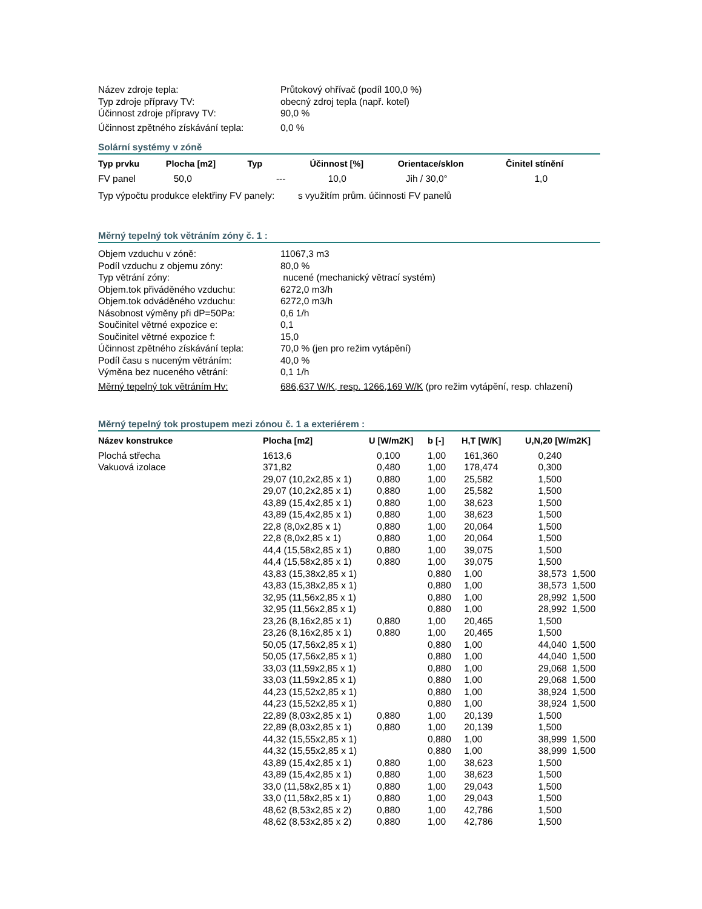Název zdroje tepla:
Průtokový ohřívač (podíl 100,0 %)
Typ zdroje přípravy TV:
obecný zdroj tepla (např. kotel)
Účinnost zdroje přípravy TV:
90,0 %
Účinnost zpětného získávání tepla:
0,0 %
Solární systémy v zóně
| Typ prvku | Plocha [m2] | Typ | Účinnost [%] | Orientace/sklon | Činitel stínění |
| --- | --- | --- | --- | --- | --- |
| FV panel | 50,0 | --- | 10,0 | Jih / 30,0° | 1,0 |
Typ výpočtu produkce elektřiny FV panely: s využitím prům. účinnosti FV panelů
Měrný tepelný tok větráním zóny č. 1 :
Objem vzduchu v zóně:
11067,3 m3
Podíl vzduchu z objemu zóny:
80,0 %
Typ větrání zóny:
nucené (mechanický větrací systém)
Objem.tok přiváděného vzduchu:
6272,0 m3/h
Objem.tok odváděného vzduchu:
6272,0 m3/h
Násobnost výměny při dP=50Pa:
0,6 1/h
Součinitel větrné expozice e:
0,1
Součinitel větrné expozice f:
15,0
Účinnost zpětného získávání tepla:
70,0 % (jen pro režim vytápění)
Podíl času s nuceným větráním:
40,0 %
Výměna bez nuceného větrání:
0,1 1/h
Měrný tepelný tok větráním Hv:
686,637 W/K, resp. 1266,169 W/K (pro režim vytápění, resp. chlazení)
Měrný tepelný tok prostupem mezi zónou č. 1 a exteriérem :
| Název konstrukce | Plocha [m2] | U [W/m2K] | b [-] | H,T [W/K] | U,N,20 [W/m2K] |
| --- | --- | --- | --- | --- | --- |
| Plochá střecha | 1613,6 | 0,100 | 1,00 | 161,360 | 0,240 |
| Vakuová izolace | 371,82 | 0,480 | 1,00 | 178,474 | 0,300 |
| | 29,07 (10,2x2,85 x 1) | 0,880 | 1,00 | 25,582 | 1,500 |
| | 29,07 (10,2x2,85 x 1) | 0,880 | 1,00 | 25,582 | 1,500 |
| | 43,89 (15,4x2,85 x 1) | 0,880 | 1,00 | 38,623 | 1,500 |
| | 43,89 (15,4x2,85 x 1) | 0,880 | 1,00 | 38,623 | 1,500 |
| | 22,8 (8,0x2,85 x 1) | 0,880 | 1,00 | 20,064 | 1,500 |
| | 22,8 (8,0x2,85 x 1) | 0,880 | 1,00 | 20,064 | 1,500 |
| | 44,4 (15,58x2,85 x 1) | 0,880 | 1,00 | 39,075 | 1,500 |
| | 44,4 (15,58x2,85 x 1) | 0,880 | 1,00 | 39,075 | 1,500 |
| | 43,83 (15,38x2,85 x 1) | | 0,880 | 1,00 | 38,573 1,500 |
| | 43,83 (15,38x2,85 x 1) | | 0,880 | 1,00 | 38,573 1,500 |
| | 32,95 (11,56x2,85 x 1) | | 0,880 | 1,00 | 28,992 1,500 |
| | 32,95 (11,56x2,85 x 1) | | 0,880 | 1,00 | 28,992 1,500 |
| | 23,26 (8,16x2,85 x 1) | 0,880 | 1,00 | 20,465 | 1,500 |
| | 23,26 (8,16x2,85 x 1) | 0,880 | 1,00 | 20,465 | 1,500 |
| | 50,05 (17,56x2,85 x 1) | | 0,880 | 1,00 | 44,040 1,500 |
| | 50,05 (17,56x2,85 x 1) | | 0,880 | 1,00 | 44,040 1,500 |
| | 33,03 (11,59x2,85 x 1) | | 0,880 | 1,00 | 29,068 1,500 |
| | 33,03 (11,59x2,85 x 1) | | 0,880 | 1,00 | 29,068 1,500 |
| | 44,23 (15,52x2,85 x 1) | | 0,880 | 1,00 | 38,924 1,500 |
| | 44,23 (15,52x2,85 x 1) | | 0,880 | 1,00 | 38,924 1,500 |
| | 22,89 (8,03x2,85 x 1) | 0,880 | 1,00 | 20,139 | 1,500 |
| | 22,89 (8,03x2,85 x 1) | 0,880 | 1,00 | 20,139 | 1,500 |
| | 44,32 (15,55x2,85 x 1) | | 0,880 | 1,00 | 38,999 1,500 |
| | 44,32 (15,55x2,85 x 1) | | 0,880 | 1,00 | 38,999 1,500 |
| | 43,89 (15,4x2,85 x 1) | 0,880 | 1,00 | 38,623 | 1,500 |
| | 43,89 (15,4x2,85 x 1) | 0,880 | 1,00 | 38,623 | 1,500 |
| | 33,0 (11,58x2,85 x 1) | 0,880 | 1,00 | 29,043 | 1,500 |
| | 33,0 (11,58x2,85 x 1) | 0,880 | 1,00 | 29,043 | 1,500 |
| | 48,62 (8,53x2,85 x 2) | 0,880 | 1,00 | 42,786 | 1,500 |
| | 48,62 (8,53x2,85 x 2) | 0,880 | 1,00 | 42,786 | 1,500 |